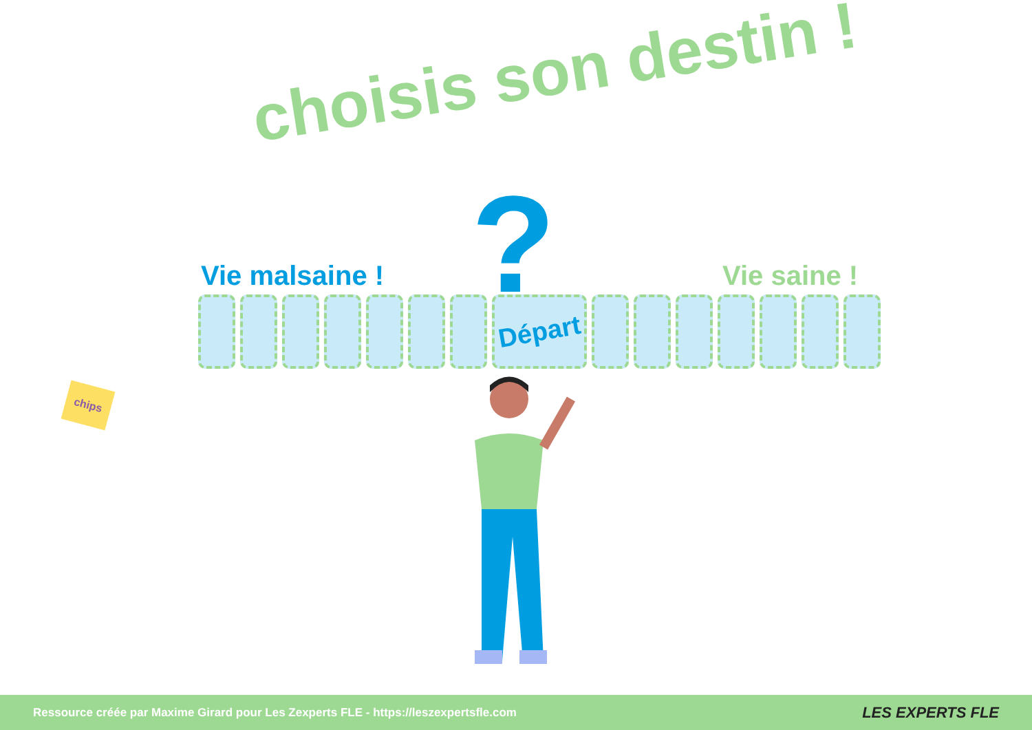choisis son destin !
?
Vie malsaine ! Vie saine !
Départ
chips
Ressource créée par Maxime Girard pour Les Zexperts FLE - https://leszexpertsfle.com LES EXPERTS FLE